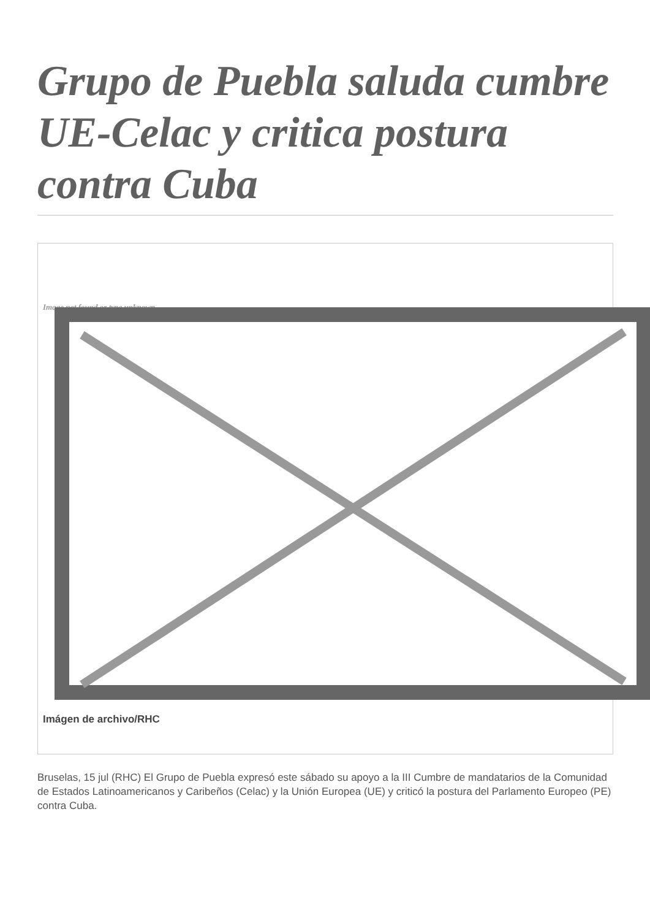Grupo de Puebla saluda cumbre UE-Celac y critica postura contra Cuba
Image not found or type unknown
Imágen de archivo/RHC
Bruselas, 15 jul (RHC) El Grupo de Puebla expresó este sábado su apoyo a la III Cumbre de mandatarios de la Comunidad de Estados Latinoamericanos y Caribeños (Celac) y la Unión Europea (UE) y criticó la postura del Parlamento Europeo (PE) contra Cuba.